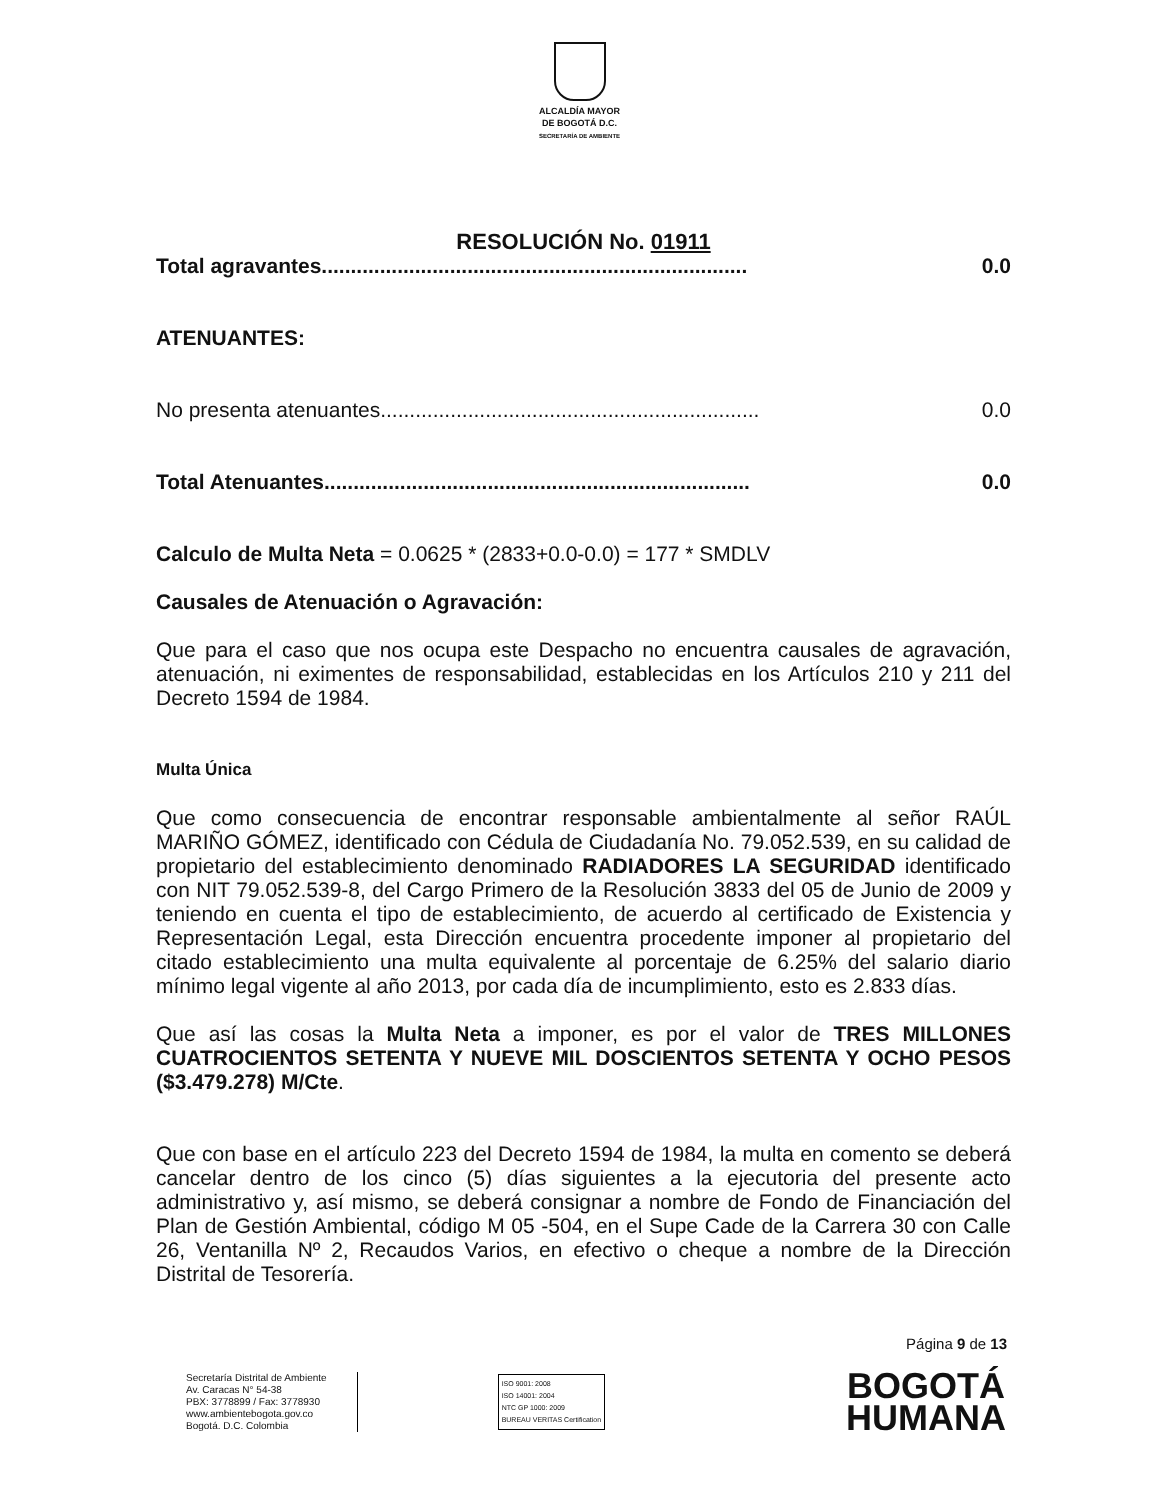ALCALDÍA MAYOR
DE BOGOTÁ D.C.
SECRETARÍA DE AMBIENTE
RESOLUCIÓN No. 01911
Total agravantes......................................................................... 0.0
ATENUANTES:
No presenta atenuantes................................................................. 0.0
Total Atenuantes......................................................................... 0.0
Calculo de Multa Neta = 0.0625 * (2833+0.0-0.0) = 177 * SMDLV
Causales de Atenuación o Agravación:
Que para el caso que nos ocupa este Despacho no encuentra causales de agravación, atenuación, ni eximentes de responsabilidad, establecidas en los Artículos 210 y 211 del Decreto 1594 de 1984.
Multa Única
Que como consecuencia de encontrar responsable ambientalmente al señor RAÚL MARIÑO GÓMEZ, identificado con Cédula de Ciudadanía No. 79.052.539, en su calidad de propietario del establecimiento denominado RADIADORES LA SEGURIDAD identificado con NIT 79.052.539-8, del Cargo Primero de la Resolución 3833 del 05 de Junio de 2009 y teniendo en cuenta el tipo de establecimiento, de acuerdo al certificado de Existencia y Representación Legal, esta Dirección encuentra procedente imponer al propietario del citado establecimiento una multa equivalente al porcentaje de 6.25% del salario diario mínimo legal vigente al año 2013, por cada día de incumplimiento, esto es 2.833 días.
Que así las cosas la Multa Neta a imponer, es por el valor de TRES MILLONES CUATROCIENTOS SETENTA Y NUEVE MIL DOSCIENTOS SETENTA Y OCHO PESOS ($3.479.278) M/Cte.
Que con base en el artículo 223 del Decreto 1594 de 1984, la multa en comento se deberá cancelar dentro de los cinco (5) días siguientes a la ejecutoria del presente acto administrativo y, así mismo, se deberá consignar a nombre de Fondo de Financiación del Plan de Gestión Ambiental, código M 05 -504, en el Supe Cade de la Carrera 30 con Calle 26, Ventanilla Nº 2, Recaudos Varios, en efectivo o cheque a nombre de la Dirección Distrital de Tesorería.
Página 9 de 13
Secretaría Distrital de Ambiente
Av. Caracas N° 54-38
PBX: 3778899 / Fax: 3778930
www.ambientebogota.gov.co
Bogotá. D.C. Colombia
ISO 9001: 2008
ISO 14001: 2004
NTC GP 1000: 2009
BUREAU VERITAS Certification
BOGOTÁ
HUMANA